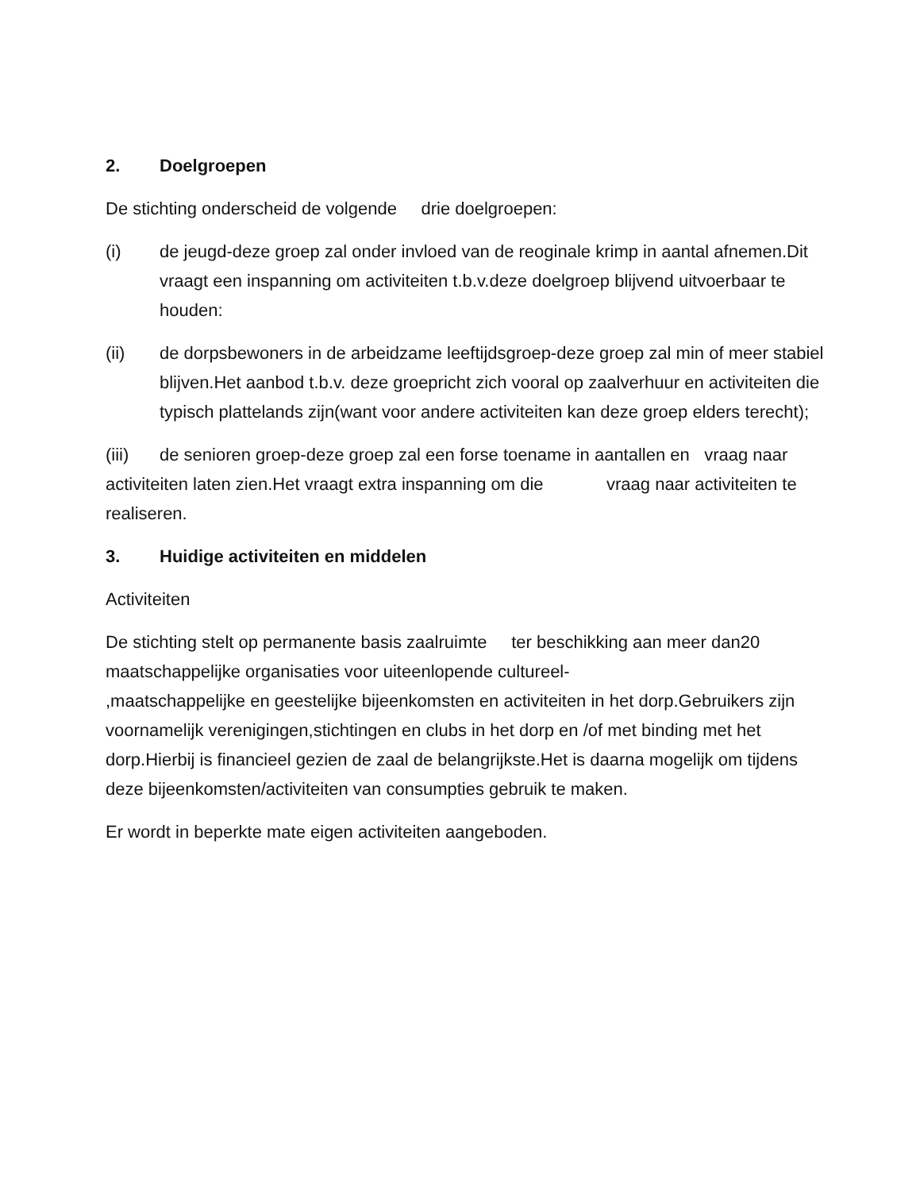2. Doelgroepen
De stichting onderscheid de volgende drie doelgroepen:
(i) de jeugd-deze groep zal onder invloed van de reoginale krimp in aantal afnemen.Dit vraagt een inspanning om activiteiten t.b.v.deze doelgroep blijvend uitvoerbaar te houden:
(ii) de dorpsbewoners in de arbeidzame leeftijdsgroep-deze groep zal min of meer stabiel blijven.Het aanbod t.b.v. deze groepricht zich vooral op zaalverhuur en activiteiten die typisch plattelands zijn(want voor andere activiteiten kan deze groep elders terecht);
(iii) de senioren groep-deze groep zal een forse toename in aantallen en vraag naar activiteiten laten zien.Het vraagt extra inspanning om die vraag naar activiteiten te realiseren.
3. Huidige activiteiten en middelen
Activiteiten
De stichting stelt op permanente basis zaalruimte ter beschikking aan meer dan20 maatschappelijke organisaties voor uiteenlopende cultureel-
,maatschappelijke en geestelijke bijeenkomsten en activiteiten in het dorp.Gebruikers zijn voornamelijk verenigingen,stichtingen en clubs in het dorp en /of met binding met het dorp.Hierbij is financieel gezien de zaal de belangrijkste.Het is daarna mogelijk om tijdens deze bijeenkomsten/activiteiten van consumpties gebruik te maken.
Er wordt in beperkte mate eigen activiteiten aangeboden.